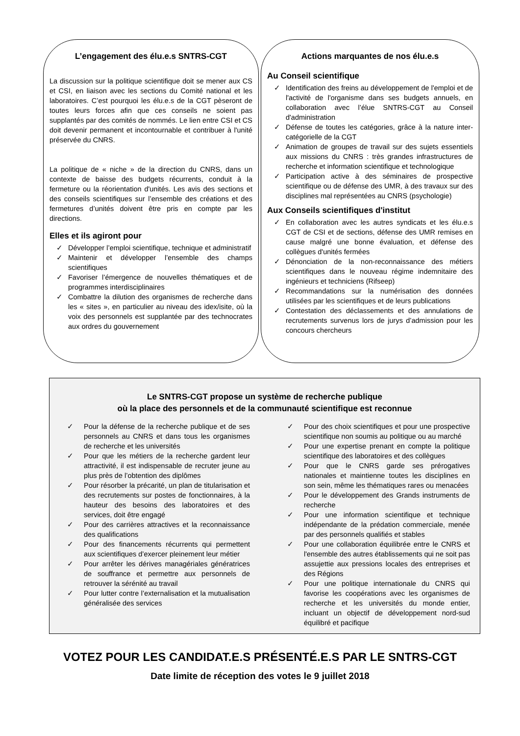L’engagement des élu.e.s SNTRS-CGT
La discussion sur la politique scientifique doit se mener aux CS et CSI, en liaison avec les sections du Comité national et les laboratoires. C’est pourquoi les élu.e.s de la CGT pèseront de toutes leurs forces afin que ces conseils ne soient pas supplantés par des comités de nommés. Le lien entre CSI et CS doit devenir permanent et incontournable et contribuer à l'unité préservée du CNRS.
La politique de « niche » de la direction du CNRS, dans un contexte de baisse des budgets récurrents, conduit à la fermeture ou la réorientation d'unités. Les avis des sections et des conseils scientifiques sur l’ensemble des créations et des fermetures d’unités doivent être pris en compte par les directions.
Elles et ils agiront pour
✓ Développer l’emploi scientifique, technique et administratif
✓ Maintenir et développer l’ensemble des champs scientifiques
✓ Favoriser l’émergence de nouvelles thématiques et de programmes interdisciplinaires
✓ Combattre la dilution des organismes de recherche dans les « sites », en particulier au niveau des idex/isite, où la voix des personnels est supplantée par des technocrates aux ordres du gouvernement
Actions marquantes de nos élu.e.s
Au Conseil scientifique
✓ Identification des freins au développement de l'emploi et de l'activité de l'organisme dans ses budgets annuels, en collaboration avec l’élue SNTRS-CGT au Conseil d'administration
✓ Défense de toutes les catégories, grâce à la nature inter-catégorielle de la CGT
✓ Animation de groupes de travail sur des sujets essentiels aux missions du CNRS : très grandes infrastructures de recherche et information scientifique et technologique
✓ Participation active à des séminaires de prospective scientifique ou de défense des UMR, à des travaux sur des disciplines mal représentées au CNRS (psychologie)
Aux Conseils scientifiques d'institut
✓ En collaboration avec les autres syndicats et les élu.e.s CGT de CSI et de sections, défense des UMR remises en cause malgré une bonne évaluation, et défense des collègues d'unités fermées
✓ Dénonciation de la non-reconnaissance des métiers scientifiques dans le nouveau régime indemnitaire des ingénieurs et techniciens (Rifseep)
✓ Recommandations sur la numérisation des données utilisées par les scientifiques et de leurs publications
✓ Contestation des déclassements et des annulations de recrutements survenus lors de jurys d’admission pour les concours chercheurs
Le SNTRS-CGT propose un système de recherche publique
où la place des personnels et de la communauté scientifique est reconnue
✓ Pour la défense de la recherche publique et de ses personnels au CNRS et dans tous les organismes de recherche et les universités
✓ Pour que les métiers de la recherche gardent leur attractivité, il est indispensable de recruter jeune au plus près de l’obtention des diplômes
✓ Pour résorber la précarité, un plan de titularisation et des recrutements sur postes de fonctionnaires, à la hauteur des besoins des laboratoires et des services, doit être engagé
✓ Pour des carrières attractives et la reconnaissance des qualifications
✓ Pour des financements récurrents qui permettent aux scientifiques d’exercer pleinement leur métier
✓ Pour arrêter les dérives managériales génératrices de souffrance et permettre aux personnels de retrouver la sérénité au travail
✓ Pour lutter contre l’externalisation et la mutualisation généralisée des services
✓ Pour des choix scientifiques et pour une prospective scientifique non soumis au politique ou au marché
✓ Pour une expertise prenant en compte la politique scientifique des laboratoires et des collègues
✓ Pour que le CNRS garde ses prérogatives nationales et maintienne toutes les disciplines en son sein, même les thématiques rares ou menacées
✓ Pour le développement des Grands instruments de recherche
✓ Pour une information scientifique et technique indépendante de la prédation commerciale, menée par des personnels qualifiés et stables
✓ Pour une collaboration équilibrée entre le CNRS et l'ensemble des autres établissements qui ne soit pas assujettie aux pressions locales des entreprises et des Régions
✓ Pour une politique internationale du CNRS qui favorise les coopérations avec les organismes de recherche et les universités du monde entier, incluant un objectif de développement nord-sud équilibré et pacifique
VOTEZ POUR LES CANDIDAT.E.S PRÉSENTÉ.E.S PAR LE SNTRS-CGT
Date limite de réception des votes le 9 juillet 2018